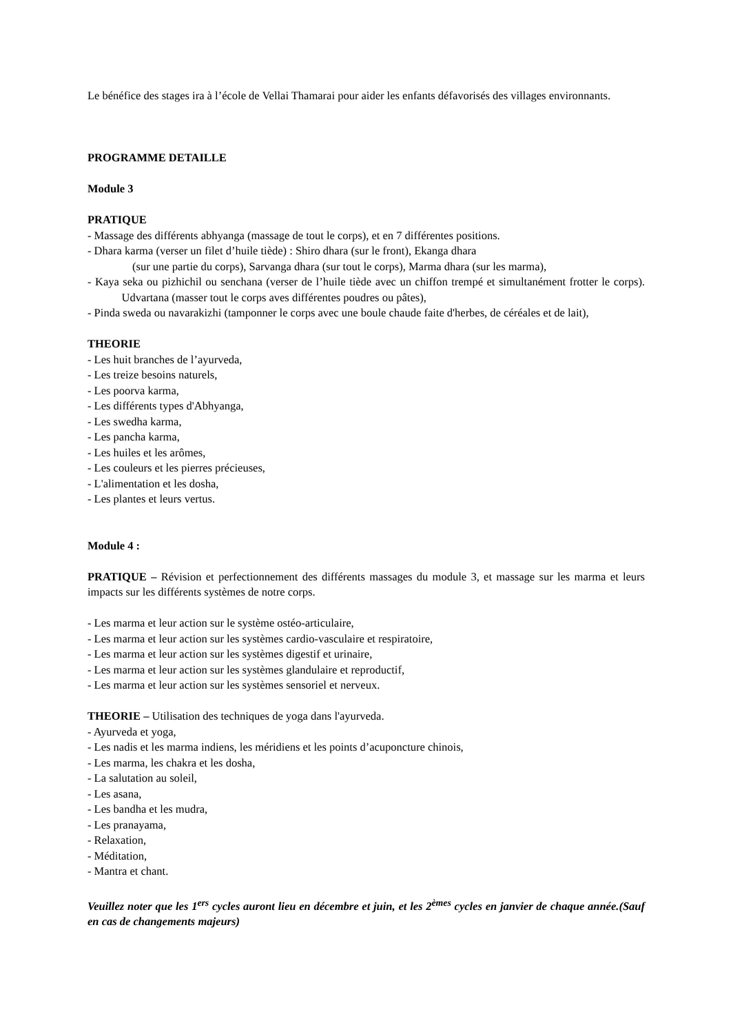Le bénéfice des stages ira à l’école de Vellai Thamarai pour aider les enfants défavorisés des villages environnants.
PROGRAMME DETAILLE
Module 3
PRATIQUE
- Massage des différents abhyanga (massage de tout le corps), et en 7 différentes positions.
- Dhara karma (verser un filet d’huile tiède) : Shiro dhara (sur le front), Ekanga dhara
(sur une partie du corps), Sarvanga dhara (sur tout le corps), Marma dhara (sur les marma),
- Kaya seka ou pizhichil ou senchana (verser de l’huile tiède avec un chiffon trempé et simultanément frotter le corps). Udvartana (masser tout le corps aves différentes poudres ou pâtes),
- Pinda sweda ou navarakizhi (tamponner le corps avec une boule chaude faite d'herbes, de céréales et de lait),
THEORIE
- Les huit branches de l’ayurveda,
- Les treize besoins naturels,
- Les poorva karma,
- Les différents types d'Abhyanga,
- Les swedha karma,
- Les pancha karma,
- Les huiles et les arômes,
- Les couleurs et les pierres précieuses,
- L'alimentation et les dosha,
- Les plantes et leurs vertus.
Module 4 :
PRATIQUE – Révision et perfectionnement des différents massages du module 3, et massage sur les marma et leurs impacts sur les différents systèmes de notre corps.
- Les marma et leur action sur le système ostéo-articulaire,
- Les marma et leur action sur les systèmes cardio-vasculaire et respiratoire,
- Les marma et leur action sur les systèmes digestif et urinaire,
- Les marma et leur action sur les systèmes glandulaire et reproductif,
- Les marma et leur action sur les systèmes sensoriel et nerveux.
THEORIE – Utilisation des techniques de yoga dans l'ayurveda.
- Ayurveda et yoga,
- Les nadis et les marma indiens, les méridiens et les points d’acuponcture chinois,
- Les marma, les chakra et les dosha,
- La salutation au soleil,
- Les asana,
- Les bandha et les mudra,
- Les pranayama,
- Relaxation,
- Méditation,
- Mantra et chant.
Veuillez noter que les 1<sup>ers</sup> cycles auront lieu en décembre et juin, et les 2<sup>èmes</sup> cycles en janvier de chaque année.(Sauf en cas de changements majeurs)